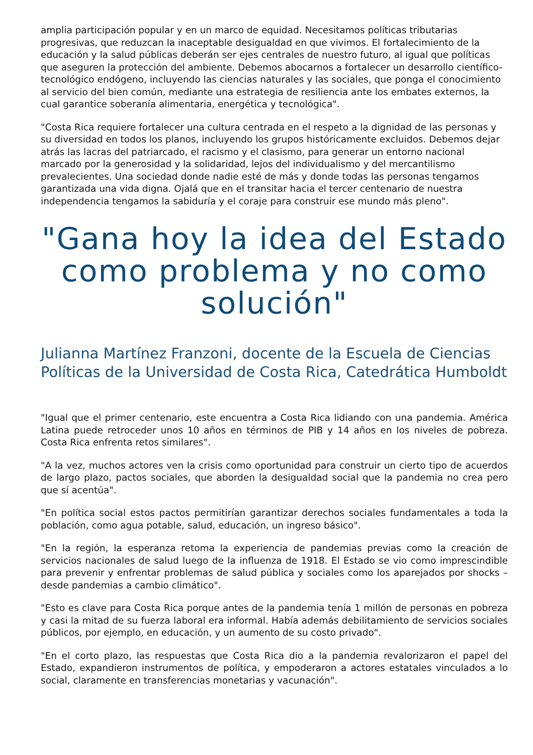amplia participación popular y en un marco de equidad. Necesitamos políticas tributarias progresivas, que reduzcan la inaceptable desigualdad en que vivimos. El fortalecimiento de la educación y la salud públicas deberán ser ejes centrales de nuestro futuro, al igual que políticas que aseguren la protección del ambiente. Debemos abocarnos a fortalecer un desarrollo científico-tecnológico endógeno, incluyendo las ciencias naturales y las sociales, que ponga el conocimiento al servicio del bien común, mediante una estrategia de resiliencia ante los embates externos, la cual garantice soberanía alimentaria, energética y tecnológica".
"Costa Rica requiere fortalecer una cultura centrada en el respeto a la dignidad de las personas y su diversidad en todos los planos, incluyendo los grupos históricamente excluidos. Debemos dejar atrás las lacras del patriarcado, el racismo y el clasismo, para generar un entorno nacional marcado por la generosidad y la solidaridad, lejos del individualismo y del mercantilismo prevalecientes. Una sociedad donde nadie esté de más y donde todas las personas tengamos garantizada una vida digna. Ojalá que en el transitar hacia el tercer centenario de nuestra independencia tengamos la sabiduría y el coraje para construir ese mundo más pleno".
"Gana hoy la idea del Estado como problema y no como solución"
Julianna Martínez Franzoni, docente de la Escuela de Ciencias Políticas de la Universidad de Costa Rica, Catedrática Humboldt
"Igual que el primer centenario, este encuentra a Costa Rica lidiando con una pandemia. América Latina puede retroceder unos 10 años en términos de PIB y 14 años en los niveles de pobreza. Costa Rica enfrenta retos similares".
"A la vez, muchos actores ven la crisis como oportunidad para construir un cierto tipo de acuerdos de largo plazo, pactos sociales, que aborden la desigualdad social que la pandemia no crea pero que sí acentúa".
"En política social estos pactos permitirían garantizar derechos sociales fundamentales a toda la población, como agua potable, salud, educación, un ingreso básico".
"En la región, la esperanza retoma la experiencia de pandemias previas como la creación de servicios nacionales de salud luego de la influenza de 1918. El Estado se vio como imprescindible para prevenir y enfrentar problemas de salud pública y sociales como los aparejados por shocks – desde pandemias a cambio climático".
"Esto es clave para Costa Rica porque antes de la pandemia tenía 1 millón de personas en pobreza y casi la mitad de su fuerza laboral era informal. Había además debilitamiento de servicios sociales públicos, por ejemplo, en educación, y un aumento de su costo privado".
"En el corto plazo, las respuestas que Costa Rica dio a la pandemia revalorizaron el papel del Estado, expandieron instrumentos de política, y empoderaron a actores estatales vinculados a lo social, claramente en transferencias monetarias y vacunación".